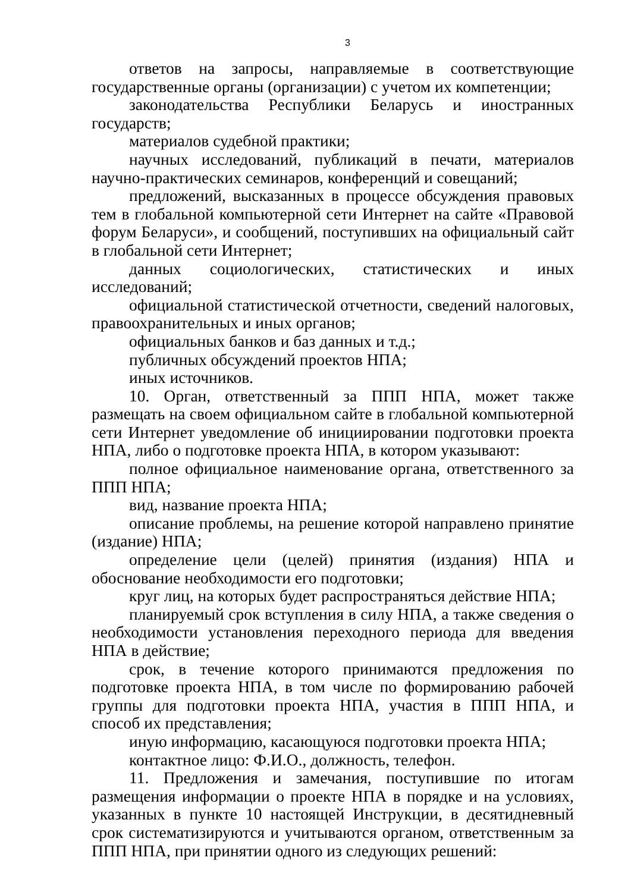3
ответов на запросы, направляемые в соответствующие государственные органы (организации) с учетом их компетенции;
законодательства Республики Беларусь и иностранных государств;
материалов судебной практики;
научных исследований, публикаций в печати, материалов научно-практических семинаров, конференций и совещаний;
предложений, высказанных в процессе обсуждения правовых тем в глобальной компьютерной сети Интернет на сайте «Правовой форум Беларуси», и сообщений, поступивших на официальный сайт в глобальной сети Интернет;
данных социологических, статистических и иных исследований;
официальной статистической отчетности, сведений налоговых, правоохранительных и иных органов;
официальных банков и баз данных и т.д.;
публичных обсуждений проектов НПА;
иных источников.
10. Орган, ответственный за ППП НПА, может также размещать на своем официальном сайте в глобальной компьютерной сети Интернет уведомление об инициировании подготовки проекта НПА, либо о подготовке проекта НПА, в котором указывают:
полное официальное наименование органа, ответственного за ППП НПА;
вид, название проекта НПА;
описание проблемы, на решение которой направлено принятие (издание) НПА;
определение цели (целей) принятия (издания) НПА и обоснование необходимости его подготовки;
круг лиц, на которых будет распространяться действие НПА;
планируемый срок вступления в силу НПА, а также сведения о необходимости установления переходного периода для введения НПА в действие;
срок, в течение которого принимаются предложения по подготовке проекта НПА, в том числе по формированию рабочей группы для подготовки проекта НПА, участия в ППП НПА, и способ их представления;
иную информацию, касающуюся подготовки проекта НПА;
контактное лицо: Ф.И.О., должность, телефон.
11. Предложения и замечания, поступившие по итогам размещения информации о проекте НПА в порядке и на условиях, указанных в пункте 10 настоящей Инструкции, в десятидневный срок систематизируются и учитываются органом, ответственным за ППП НПА, при принятии одного из следующих решений: